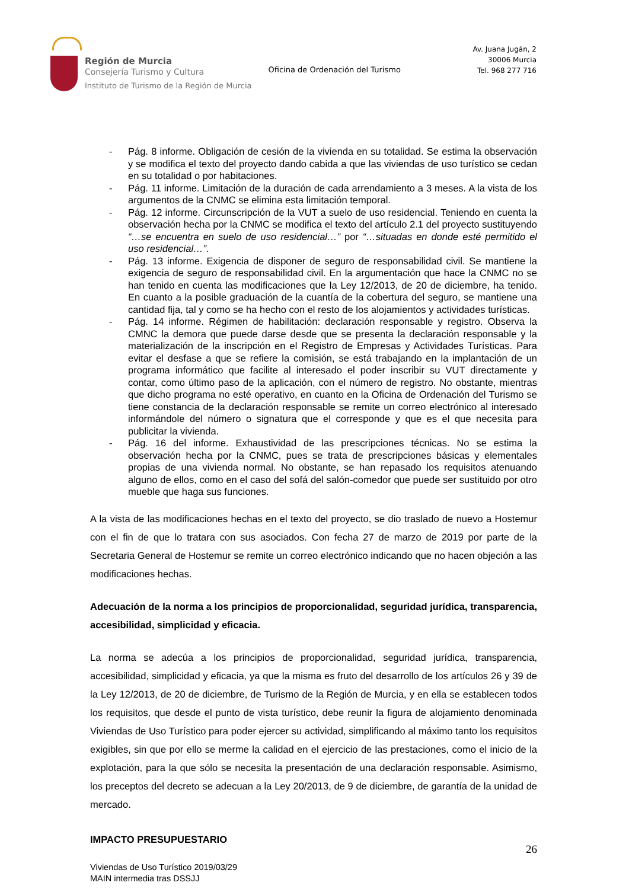Región de Murcia
Consejería Turismo y Cultura
Instituto de Turismo de la Región de Murcia
Oficina de Ordenación del Turismo
Av. Juana Jugán, 2
30006 Murcia
Tel. 968 277 716
- Pág. 8 informe. Obligación de cesión de la vivienda en su totalidad. Se estima la observación y se modifica el texto del proyecto dando cabida a que las viviendas de uso turístico se cedan en su totalidad o por habitaciones.
- Pág. 11 informe. Limitación de la duración de cada arrendamiento a 3 meses. A la vista de los argumentos de la CNMC se elimina esta limitación temporal.
- Pág. 12 informe. Circunscripción de la VUT a suelo de uso residencial. Teniendo en cuenta la observación hecha por la CNMC se modifica el texto del artículo 2.1 del proyecto sustituyendo “…se encuentra en suelo de uso residencial…” por “…situadas en donde esté permitido el uso residencial…”.
- Pág. 13 informe. Exigencia de disponer de seguro de responsabilidad civil. Se mantiene la exigencia de seguro de responsabilidad civil. En la argumentación que hace la CNMC no se han tenido en cuenta las modificaciones que la Ley 12/2013, de 20 de diciembre, ha tenido. En cuanto a la posible graduación de la cuantía de la cobertura del seguro, se mantiene una cantidad fija, tal y como se ha hecho con el resto de los alojamientos y actividades turísticas.
- Pág. 14 informe. Régimen de habilitación: declaración responsable y registro. Observa la CMNC la demora que puede darse desde que se presenta la declaración responsable y la materialización de la inscripción en el Registro de Empresas y Actividades Turísticas. Para evitar el desfase a que se refiere la comisión, se está trabajando en la implantación de un programa informático que facilite al interesado el poder inscribir su VUT directamente y contar, como último paso de la aplicación, con el número de registro. No obstante, mientras que dicho programa no esté operativo, en cuanto en la Oficina de Ordenación del Turismo se tiene constancia de la declaración responsable se remite un correo electrónico al interesado informándole del número o signatura que el corresponde y que es el que necesita para publicitar la vivienda.
- Pág. 16 del informe. Exhaustividad de las prescripciones técnicas. No se estima la observación hecha por la CNMC, pues se trata de prescripciones básicas y elementales propias de una vivienda normal. No obstante, se han repasado los requisitos atenuando alguno de ellos, como en el caso del sofá del salón-comedor que puede ser sustituido por otro mueble que haga sus funciones.
A la vista de las modificaciones hechas en el texto del proyecto, se dio traslado de nuevo a Hostemur con el fin de que lo tratara con sus asociados. Con fecha 27 de marzo de 2019 por parte de la Secretaria General de Hostemur se remite un correo electrónico indicando que no hacen objeción a las modificaciones hechas.
Adecuación de la norma a los principios de proporcionalidad, seguridad jurídica, transparencia, accesibilidad, simplicidad y eficacia.
La norma se adecúa a los principios de proporcionalidad, seguridad jurídica, transparencia, accesibilidad, simplicidad y eficacia, ya que la misma es fruto del desarrollo de los artículos 26 y 39 de la Ley 12/2013, de 20 de diciembre, de Turismo de la Región de Murcia, y en ella se establecen todos los requisitos, que desde el punto de vista turístico, debe reunir la figura de alojamiento denominada Viviendas de Uso Turístico para poder ejercer su actividad, simplificando al máximo tanto los requisitos exigibles, sin que por ello se merme la calidad en el ejercicio de las prestaciones, como el inicio de la explotación, para la que sólo se necesita la presentación de una declaración responsable. Asimismo, los preceptos del decreto se adecuan a la Ley 20/2013, de 9 de diciembre, de garantía de la unidad de mercado.
IMPACTO PRESUPUESTARIO
26
Viviendas de Uso Turístico 2019/03/29
MAIN intermedia tras DSSJJ